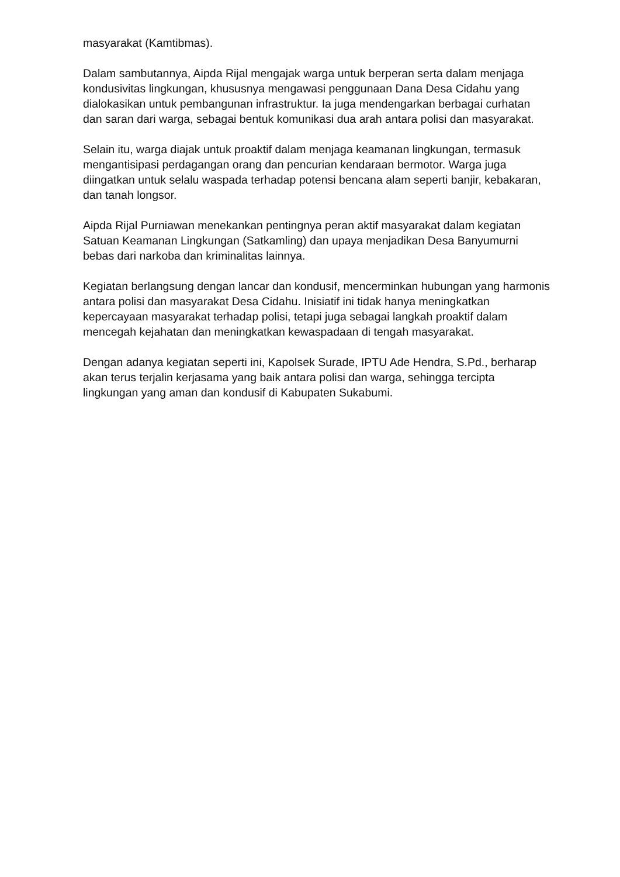masyarakat (Kamtibmas).
Dalam sambutannya, Aipda Rijal mengajak warga untuk berperan serta dalam menjaga kondusivitas lingkungan, khususnya mengawasi penggunaan Dana Desa Cidahu yang dialokasikan untuk pembangunan infrastruktur. Ia juga mendengarkan berbagai curhatan dan saran dari warga, sebagai bentuk komunikasi dua arah antara polisi dan masyarakat.
Selain itu, warga diajak untuk proaktif dalam menjaga keamanan lingkungan, termasuk mengantisipasi perdagangan orang dan pencurian kendaraan bermotor. Warga juga diingatkan untuk selalu waspada terhadap potensi bencana alam seperti banjir, kebakaran, dan tanah longsor.
Aipda Rijal Purniawan menekankan pentingnya peran aktif masyarakat dalam kegiatan Satuan Keamanan Lingkungan (Satkamling) dan upaya menjadikan Desa Banyumurni bebas dari narkoba dan kriminalitas lainnya.
Kegiatan berlangsung dengan lancar dan kondusif, mencerminkan hubungan yang harmonis antara polisi dan masyarakat Desa Cidahu. Inisiatif ini tidak hanya meningkatkan kepercayaan masyarakat terhadap polisi, tetapi juga sebagai langkah proaktif dalam mencegah kejahatan dan meningkatkan kewaspadaan di tengah masyarakat.
Dengan adanya kegiatan seperti ini, Kapolsek Surade, IPTU Ade Hendra, S.Pd., berharap akan terus terjalin kerjasama yang baik antara polisi dan warga, sehingga tercipta lingkungan yang aman dan kondusif di Kabupaten Sukabumi.